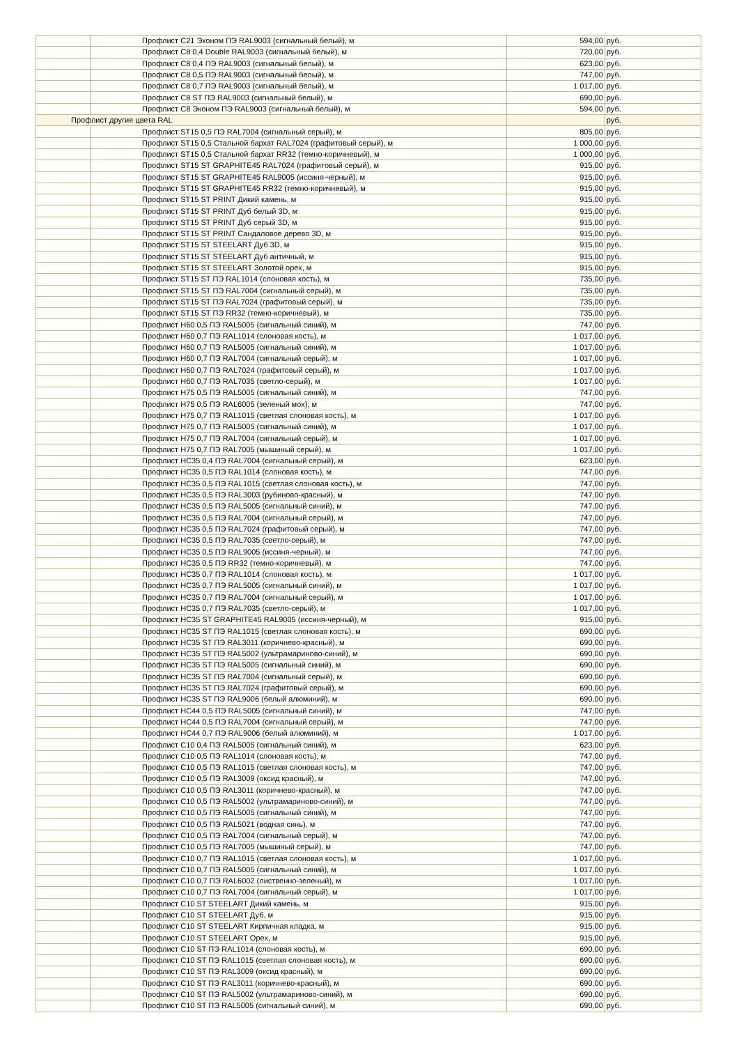| | Профлист С21 Эконом ПЭ RAL9003 (сигнальный белый), м | 594,00 | руб. |
| | Профлист С8 0,4 Double RAL9003 (сигнальный белый), м | 720,00 | руб. |
| | Профлист С8 0,4 ПЭ RAL9003 (сигнальный белый), м | 623,00 | руб. |
| | Профлист С8 0,5 ПЭ RAL9003 (сигнальный белый), м | 747,00 | руб. |
| | Профлист С8 0,7 ПЭ RAL9003 (сигнальный белый), м | 1 017,00 | руб. |
| | Профлист С8 ST ПЭ RAL9003 (сигнальный белый), м | 690,00 | руб. |
| | Профлист С8 Эконом ПЭ RAL9003 (сигнальный белый), м | 594,00 | руб. |
| Профлист другие цвета RAL | | | руб. |
| | Профлист ST15 0,5 ПЭ RAL7004 (сигнальный серый), м | 805,00 | руб. |
| | Профлист ST15 0,5 Стальной бархат RAL7024 (графитовый серый), м | 1 000,00 | руб. |
| | Профлист ST15 0,5 Стальной бархат RR32 (темно-коричневый), м | 1 000,00 | руб. |
| | Профлист ST15 ST GRAPHITE45 RAL7024 (графитовый серый), м | 915,00 | руб. |
| | Профлист ST15 ST GRAPHITE45 RAL9005 (иссиня-черный), м | 915,00 | руб. |
| | Профлист ST15 ST GRAPHITE45 RR32 (темно-коричневый), м | 915,00 | руб. |
| | Профлист ST15 ST PRINT Дикий камень, м | 915,00 | руб. |
| | Профлист ST15 ST PRINT Дуб белый 3D, м | 915,00 | руб. |
| | Профлист ST15 ST PRINT Дуб серый 3D, м | 915,00 | руб. |
| | Профлист ST15 ST PRINT Сандаловое дерево 3D, м | 915,00 | руб. |
| | Профлист ST15 ST STEELART Дуб 3D, м | 915,00 | руб. |
| | Профлист ST15 ST STEELART Дуб античный, м | 915,00 | руб. |
| | Профлист ST15 ST STEELART Золотой орех, м | 915,00 | руб. |
| | Профлист ST15 ST ПЭ RAL1014 (слоновая кость), м | 735,00 | руб. |
| | Профлист ST15 ST ПЭ RAL7004 (сигнальный серый), м | 735,00 | руб. |
| | Профлист ST15 ST ПЭ RAL7024 (графитовый серый), м | 735,00 | руб. |
| | Профлист ST15 ST ПЭ RR32 (темно-коричневый), м | 735,00 | руб. |
| | Профлист Н60 0,5 ПЭ RAL5005 (сигнальный синий), м | 747,00 | руб. |
| | Профлист Н60 0,7 ПЭ RAL1014 (слоновая кость), м | 1 017,00 | руб. |
| | Профлист Н60 0,7 ПЭ RAL5005 (сигнальный синий), м | 1 017,00 | руб. |
| | Профлист Н60 0,7 ПЭ RAL7004 (сигнальный серый), м | 1 017,00 | руб. |
| | Профлист Н60 0,7 ПЭ RAL7024 (графитовый серый), м | 1 017,00 | руб. |
| | Профлист Н60 0,7 ПЭ RAL7035 (светло-серый), м | 1 017,00 | руб. |
| | Профлист Н75 0,5 ПЭ RAL5005 (сигнальный синий), м | 747,00 | руб. |
| | Профлист Н75 0,5 ПЭ RAL6005 (зеленый мох), м | 747,00 | руб. |
| | Профлист Н75 0,7 ПЭ RAL1015 (светлая слоновая кость), м | 1 017,00 | руб. |
| | Профлист Н75 0,7 ПЭ RAL5005 (сигнальный синий), м | 1 017,00 | руб. |
| | Профлист Н75 0,7 ПЭ RAL7004 (сигнальный серый), м | 1 017,00 | руб. |
| | Профлист Н75 0,7 ПЭ RAL7005 (мышиный серый), м | 1 017,00 | руб. |
| | Профлист НС35 0,4 ПЭ RAL7004 (сигнальный серый), м | 623,00 | руб. |
| | Профлист НС35 0,5 ПЭ RAL1014 (слоновая кость), м | 747,00 | руб. |
| | Профлист НС35 0,5 ПЭ RAL1015 (светлая слоновая кость), м | 747,00 | руб. |
| | Профлист НС35 0,5 ПЭ RAL3003 (рубиново-красный), м | 747,00 | руб. |
| | Профлист НС35 0,5 ПЭ RAL5005 (сигнальный синий), м | 747,00 | руб. |
| | Профлист НС35 0,5 ПЭ RAL7004 (сигнальный серый), м | 747,00 | руб. |
| | Профлист НС35 0,5 ПЭ RAL7024 (графитовый серый), м | 747,00 | руб. |
| | Профлист НС35 0,5 ПЭ RAL7035 (светло-серый), м | 747,00 | руб. |
| | Профлист НС35 0,5 ПЭ RAL9005 (иссиня-черный), м | 747,00 | руб. |
| | Профлист НС35 0,5 ПЭ RR32 (темно-коричневый), м | 747,00 | руб. |
| | Профлист НС35 0,7 ПЭ RAL1014 (слоновая кость), м | 1 017,00 | руб. |
| | Профлист НС35 0,7 ПЭ RAL5005 (сигнальный синий), м | 1 017,00 | руб. |
| | Профлист НС35 0,7 ПЭ RAL7004 (сигнальный серый), м | 1 017,00 | руб. |
| | Профлист НС35 0,7 ПЭ RAL7035 (светло-серый), м | 1 017,00 | руб. |
| | Профлист НС35 ST GRAPHITE45 RAL9005 (иссиня-черный), м | 915,00 | руб. |
| | Профлист НС35 ST ПЭ RAL1015 (светлая слоновая кость), м | 690,00 | руб. |
| | Профлист НС35 ST ПЭ RAL3011 (коричнево-красный), м | 690,00 | руб. |
| | Профлист НС35 ST ПЭ RAL5002 (ультрамариново-синий), м | 690,00 | руб. |
| | Профлист НС35 ST ПЭ RAL5005 (сигнальный синий), м | 690,00 | руб. |
| | Профлист НС35 ST ПЭ RAL7004 (сигнальный серый), м | 690,00 | руб. |
| | Профлист НС35 ST ПЭ RAL7024 (графитовый серый), м | 690,00 | руб. |
| | Профлист НС35 ST ПЭ RAL9006 (белый алюминий), м | 690,00 | руб. |
| | Профлист НС44 0,5 ПЭ RAL5005 (сигнальный синий), м | 747,00 | руб. |
| | Профлист НС44 0,5 ПЭ RAL7004 (сигнальный серый), м | 747,00 | руб. |
| | Профлист НС44 0,7 ПЭ RAL9006 (белый алюминий), м | 1 017,00 | руб. |
| | Профлист С10 0,4 ПЭ RAL5005 (сигнальный синий), м | 623,00 | руб. |
| | Профлист С10 0,5 ПЭ RAL1014 (слоновая кость), м | 747,00 | руб. |
| | Профлист С10 0,5 ПЭ RAL1015 (светлая слоновая кость), м | 747,00 | руб. |
| | Профлист С10 0,5 ПЭ RAL3009 (оксид красный), м | 747,00 | руб. |
| | Профлист С10 0,5 ПЭ RAL3011 (коричнево-красный), м | 747,00 | руб. |
| | Профлист С10 0,5 ПЭ RAL5002 (ультрамариново-синий), м | 747,00 | руб. |
| | Профлист С10 0,5 ПЭ RAL5005 (сигнальный синий), м | 747,00 | руб. |
| | Профлист С10 0,5 ПЭ RAL5021 (водная синь), м | 747,00 | руб. |
| | Профлист С10 0,5 ПЭ RAL7004 (сигнальный серый), м | 747,00 | руб. |
| | Профлист С10 0,5 ПЭ RAL7005 (мышиный серый), м | 747,00 | руб. |
| | Профлист С10 0,7 ПЭ RAL1015 (светлая слоновая кость), м | 1 017,00 | руб. |
| | Профлист С10 0,7 ПЭ RAL5005 (сигнальный синий), м | 1 017,00 | руб. |
| | Профлист С10 0,7 ПЭ RAL6002 (лиственно-зеленый), м | 1 017,00 | руб. |
| | Профлист С10 0,7 ПЭ RAL7004 (сигнальный серый), м | 1 017,00 | руб. |
| | Профлист С10 ST STEELART Дикий камень, м | 915,00 | руб. |
| | Профлист С10 ST STEELART Дуб, м | 915,00 | руб. |
| | Профлист С10 ST STEELART Кирпичная кладка, м | 915,00 | руб. |
| | Профлист С10 ST STEELART Орех, м | 915,00 | руб. |
| | Профлист С10 ST ПЭ RAL1014 (слоновая кость), м | 690,00 | руб. |
| | Профлист С10 ST ПЭ RAL1015 (светлая слоновая кость), м | 690,00 | руб. |
| | Профлист С10 ST ПЭ RAL3009 (оксид красный), м | 690,00 | руб. |
| | Профлист С10 ST ПЭ RAL3011 (коричнево-красный), м | 690,00 | руб. |
| | Профлист С10 ST ПЭ RAL5002 (ультрамариново-синий), м | 690,00 | руб. |
| | Профлист С10 ST ПЭ RAL5005 (сигнальный синий), м | 690,00 | руб. |